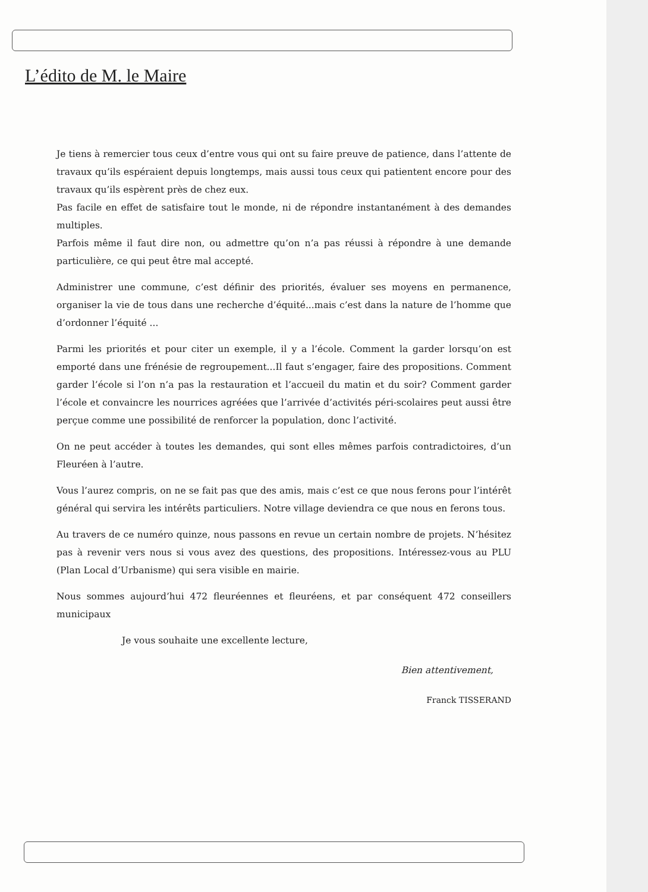L’édito de M. le Maire
Je tiens à remercier tous ceux d’entre vous qui ont su faire preuve de patience, dans l’attente de travaux qu’ils espéraient depuis longtemps, mais aussi tous ceux qui patientent encore pour des travaux qu’ils espèrent près de chez eux.
Pas facile en effet de satisfaire tout le monde, ni de répondre instantanément à des demandes multiples.
Parfois même il faut dire non, ou admettre qu’on n’a pas réussi à répondre à une demande particulière, ce qui peut être mal accepté.
Administrer une commune, c’est définir des priorités, évaluer ses moyens en permanence, organiser la vie de tous dans une recherche d’équité...mais c’est dans la nature de l’homme que d’ordonner l’équité ...
Parmi les priorités et pour citer un exemple, il y a l’école. Comment la garder lorsqu’on est emporté dans une frénésie de regroupement...Il faut s’engager, faire des propositions. Comment garder l’école si l’on n’a pas la restauration et l’accueil du matin et du soir? Comment garder l’école et convaincre les nourrices agréées que l’arrivée d’activités péri-scolaires peut aussi être perçue comme une possibilité de renforcer la population, donc l’activité.
On ne peut accéder à toutes les demandes, qui sont elles mêmes parfois contradictoires, d’un Fleuréen à l’autre.
Vous l’aurez compris, on ne se fait pas que des amis, mais c’est ce que nous ferons pour l’intérêt général qui servira les intérêts particuliers. Notre village deviendra ce que nous en ferons tous.
Au travers de ce numéro quinze, nous passons en revue un certain nombre de projets. N’hésitez pas à revenir vers nous si vous avez des questions, des propositions. Intéressez-vous au PLU (Plan Local d’Urbanisme) qui sera visible en mairie.
Nous sommes aujourd’hui 472 fleuréennes et fleuréens, et par conséquent 472 conseillers municipaux
Je vous souhaite une excellente lecture,
Bien attentivement,
Franck TISSERAND